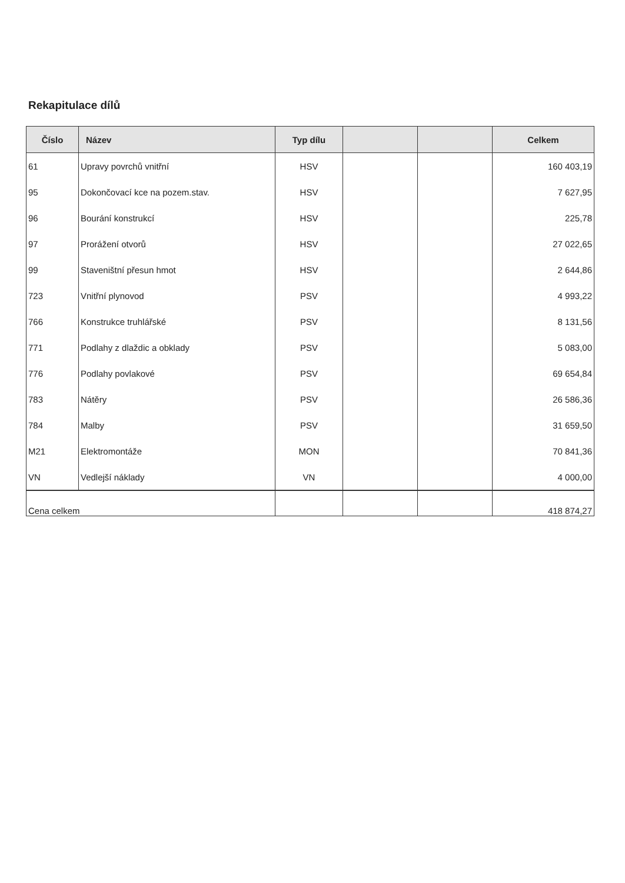Rekapitulace dílů
| Číslo | Název | Typ dílu | | | Celkem |
| --- | --- | --- | --- | --- | --- |
| 61 | Upravy povrchů vnitřní | HSV | | | 160 403,19 |
| 95 | Dokončovací kce na pozem.stav. | HSV | | | 7 627,95 |
| 96 | Bourání konstrukcí | HSV | | | 225,78 |
| 97 | Prorážení otvorů | HSV | | | 27 022,65 |
| 99 | Staveništní přesun hmot | HSV | | | 2 644,86 |
| 723 | Vnitřní plynovod | PSV | | | 4 993,22 |
| 766 | Konstrukce truhlářské | PSV | | | 8 131,56 |
| 771 | Podlahy z dlaždic a obklady | PSV | | | 5 083,00 |
| 776 | Podlahy povlakové | PSV | | | 69 654,84 |
| 783 | Nátěry | PSV | | | 26 586,36 |
| 784 | Malby | PSV | | | 31 659,50 |
| M21 | Elektromontáže | MON | | | 70 841,36 |
| VN | Vedlejší náklady | VN | | | 4 000,00 |
| Cena celkem | | | | | 418 874,27 |